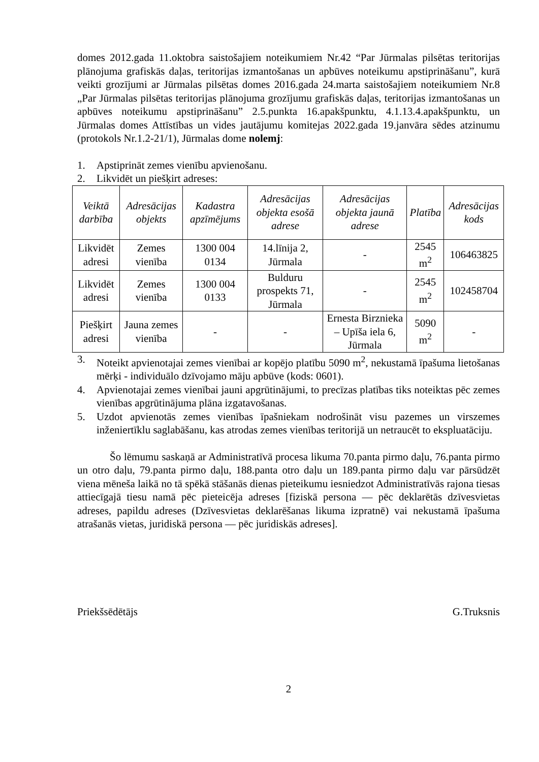domes 2012.gada 11.oktobra saistošajiem noteikumiem Nr.42 “Par Jūrmalas pilsētas teritorijas plānojuma grafiskās daļas, teritorijas izmantošanas un apbūves noteikumu apstiprināšanu”, kurā veikti grozījumi ar Jūrmalas pilsētas domes 2016.gada 24.marta saistošajiem noteikumiem Nr.8 „Par Jūrmalas pilsētas teritorijas plānojuma grozījumu grafiskās daļas, teritorijas izmantošanas un apbūves noteikumu apstiprināšanu” 2.5.punkta 16.apakšpunktu, 4.1.13.4.apakšpunktu, un Jūrmalas domes Attīstības un vides jautājumu komitejas 2022.gada 19.janvāra sēdes atzinumu (protokols Nr.1.2-21/1), Jūrmalas dome nolemj:
1. Apstiprināt zemes vienību apvienošanu.
2. Likvidēt un piešķirt adreses:
| Veiktā darbība | Adresācijas objekts | Kadastra apzīmējums | Adresācijas objekta esošā adrese | Adresācijas objekta jaunā adrese | Platība | Adresācijas kods |
| --- | --- | --- | --- | --- | --- | --- |
| Likvidēt adresi | Zemes vienība | 1300 004 0134 | 14.līnija 2, Jūrmala | - | 2545 m<sup>2</sup> | 106463825 |
| Likvidēt adresi | Zemes vienība | 1300 004 0133 | Bulduru prospekts 71, Jūrmala | - | 2545 m<sup>2</sup> | 102458704 |
| Piešķirt adresi | Jauna zemes vienība | - | - | Ernesta Birznieka – Upīša iela 6, Jūrmala | 5090 m<sup>2</sup> | - |
3. Noteikt apvienotajai zemes vienībai ar kopējo platību 5090 m<sup>2</sup>, nekustamā īpašuma lietošanas mērķi - individuālo dzīvojamo māju apbūve (kods: 0601).
4. Apvienotajai zemes vienībai jauni apgrūtinājumi, to precīzas platības tiks noteiktas pēc zemes vienības apgrūtinājuma plāna izgatavošanas.
5. Uzdot apvienotās zemes vienības īpašniekam nodrošināt visu pazemes un virszemes inženiertīklu saglabāšanu, kas atrodas zemes vienības teritorijā un netraucēt to ekspluatāciju.
Šo lēmumu saskaņā ar Administratīvā procesa likuma 70.panta pirmo daļu, 76.panta pirmo un otro daļu, 79.panta pirmo daļu, 188.panta otro daļu un 189.panta pirmo daļu var pārsūdzēt viena mēneša laikā no tā spēkā stāšanās dienas pieteikumu iesniedzot Administratīvās rajona tiesas attiecīgajā tiesu namā pēc pieteicēja adreses [fiziskā persona — pēc deklarētās dzīvesvietas adreses, papildu adreses (Dzīvesvietas deklarēšanas likuma izpratnē) vai nekustamā īpašuma atrašanās vietas, juridiskā persona — pēc juridiskās adreses].
Priekšsēdētājs G.Truksnis
2